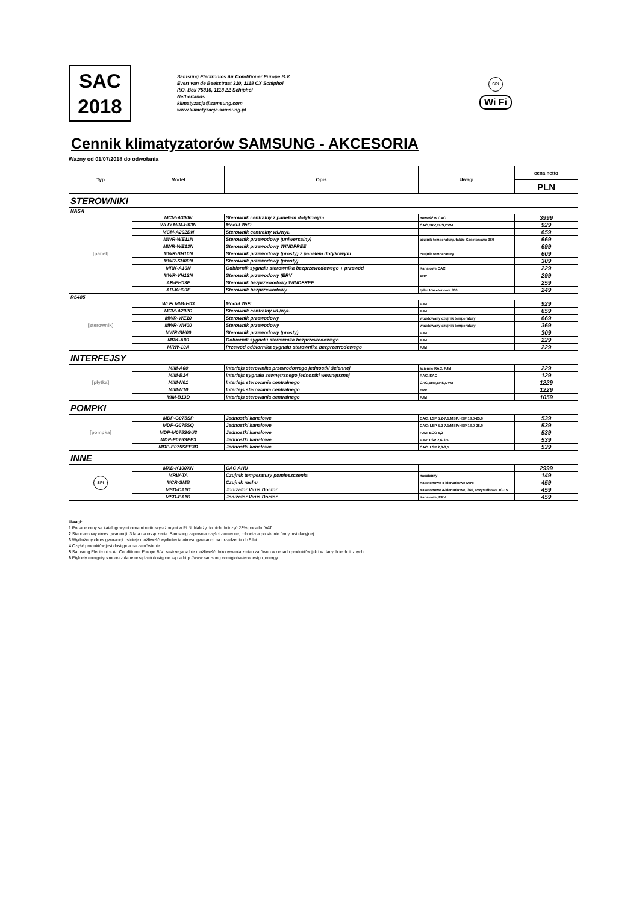SAC
2018
Samsung Electronics Air Conditioner Europe B.V.
Evert van de Beekstraat 310, 1118 CX Schiphol
P.O. Box 75810, 1118 ZZ Schiphol
Netherlands
klimatyzacja@samsung.com
www.klimatyzacja.samsung.pl
SPi
Wi Fi
Cennik klimatyzatorów SAMSUNG - AKCESORIA
Ważny od 01/07/2018 do odwołania
| Typ | Model | Opis | Uwagi | cena netto |
| --- | --- | --- | --- | --- |
| | | | | PLN |
| STEROWNIKI | | | | |
| NASA | | | | |
| [panel] | MCM-A300N | Sterownik centralny z panelem dotykowym | nowość w CAC | 3999 |
| | Wi Fi MIM-H03N | Moduł WiFi | CAC,ERV,EHS,DVM | 929 |
| | MCM-A202DN | Sterownik centralny wł./wył. | | 659 |
| | MWR-WE11N | Sterownik przewodowy (uniwersalny) | czujnik temperatury, także Kasetonowe 360 | 669 |
| | MWR-WE13N | Sterownik przewodowy WINDFREE | | 699 |
| | MWR-SH10N | Sterownik przewodowy (prosty) z panelem dotykowym | czujnik temperatury | 609 |
| | MWR-SH00N | Sterownik przewodowy (prosty) | | 309 |
| | MRK-A10N | Odbiornik sygnału sterownika bezprzewodowego + przewód | Kanałowe CAC | 229 |
| | MWR-VH12N | Sterownik przewodowy (ERV | ERV | 299 |
| | AR-EH03E | Sterownik bezprzewodowy WINDFREE | | 259 |
| | AR-KH00E | Sterownik bezprzewodowy | tylko Kasetonowe 360 | 249 |
| RS485 | | | | |
| [sterownik] | Wi Fi MIM-H03 | Moduł WiFi | FJM | 929 |
| | MCM-A202D | Sterownik centralny wł./wył. | FJM | 659 |
| | MWR-WE10 | Sterownik przewodowy | wbudowany czujnik temperatury | 669 |
| | MWR-WH00 | Sterownik przewodowy | wbudowany czujnik temperatury | 369 |
| | MWR-SH00 | Sterownik przewodowy (prosty) | FJM | 309 |
| | MRK-A00 | Odbiornik sygnału sterownika bezprzewodowego | FJM | 229 |
| | MRW-10A | Przewód odbiornika sygnału sterownika bezprzewodowego | FJM | 229 |
| INTERFEJSY | | | | |
| [płytka] | MIM-A00 | Interfejs sterownika przewodowego jednostki ściennej | ścienne RAC, FJM | 229 |
| | MIM-B14 | Interfejs sygnału zewnętrznego jednostki wewnętrznej | RAC, SAC | 129 |
| | MIM-N01 | Interfejs sterowania centralnego | CAC,ERV,EHS,DVM | 1229 |
| | MIM-N10 | Interfejs sterowania centralnego | ERV | 1229 |
| | MIM-B13D | Interfejs sterowania centralnego | FJM | 1059 |
| POMPKI | | | | |
| [pompka] | MDP-G075SP | Jednostki kanałowe | CAC: LSP 5,2-7,1;MSP;HSP 18,0-25,0 | 539 |
| | MDP-G075SQ | Jednostki kanałowe | CAC: LSP 5,2-7,1;MSP;HSP 18,0-25,0 | 539 |
| | MDP-M075SGU3 | Jednostki kanałowe | FJM: ECO 5,2 | 539 |
| | MDP-E075SEE3 | Jednostki kanałowe | FJM: LSP 2,6-3,5 | 539 |
| | MDP-E075SEE3D | Jednostki kanałowe | CAC: LSP 2,6-3,5 | 539 |
| INNE | | | | |
| SPi | MXD-K100XN | CAC AHU | | 2999 |
| | MRW-TA | Czujnik temperatury pomieszczenia | naścienny | 149 |
| | MCR-SMB | Czujnik ruchu | Kasetonowe 4-kierunkowe MINI | 459 |
| | MSD-CAN1 | Jonizator Virus Doctor | Kasetonowe 4-kierunkowe, 360, Przysufitowe 10-15 | 459 |
| | MSD-EAN1 | Jonizator Virus Doctor | Kanałowe, ERV | 459 |
Uwagi:
1 Podane ceny są katalogowymi cenami netto wyrażonymi w PLN. Należy do nich doliczyć 23% podatku VAT.
2 Standardowy okres gwarancji: 3 lata na urządzenia. Samsung zapewnia części zamienne, robocizna po stronie firmy instalacyjnej.
3 Wydłużony okres gwarancji: Istnieje możliwość wydłużenia okresu gwarancji na urządzenia do 5 lat.
4 Część produktów jest dostępna na zamówienie.
5 Samsung Electronics Air Conditioner Europe B.V. zastrzega sobie możliwość dokonywania zmian zarówno w cenach produktów jak i w danych technicznych.
6 Etykiety energetyczne oraz dane urządzeń dostępne są na http://www.samsung.com/global/ecodesign_energy